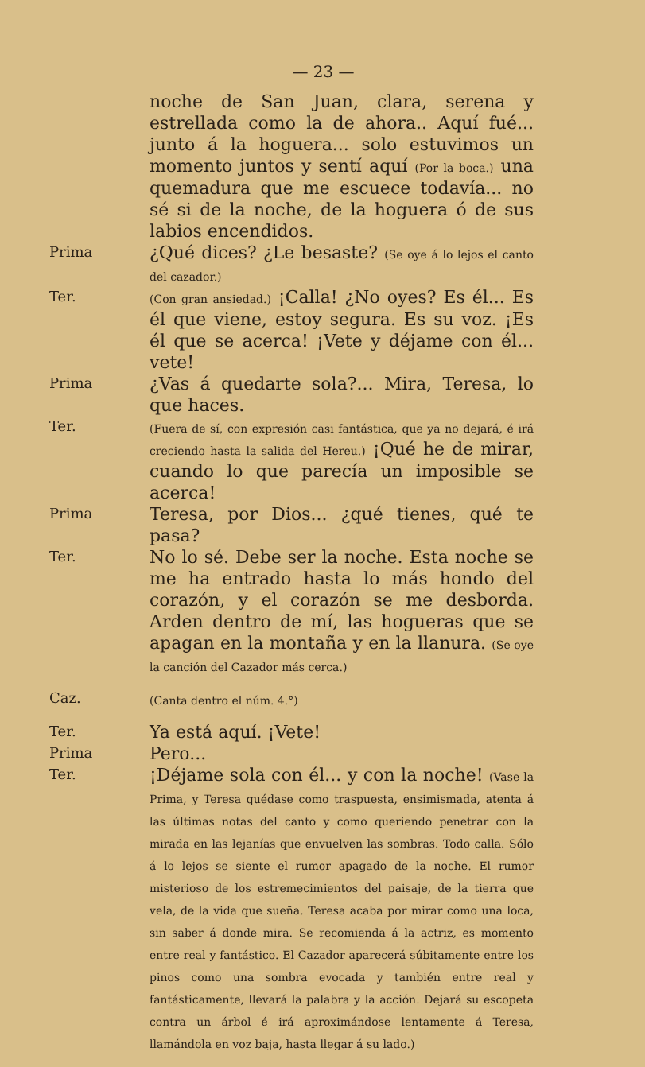— 23 —
noche de San Juan, clara, serena y estrellada como la de ahora.. Aquí fué... junto á la hoguera... solo estuvimos un momento juntos y sentí aquí (Por la boca.) una quemadura que me escuece todavía... no sé si de la noche, de la hoguera ó de sus labios encendidos.
Prima
¿Qué dices? ¿Le besaste? (Se oye á lo lejos el canto del cazador.)
Ter.
(Con gran ansiedad.) ¡Calla! ¿No oyes? Es él... Es él que viene, estoy segura. Es su voz. ¡Es él que se acerca! ¡Vete y déjame con él... vete!
Prima
¿Vas á quedarte sola?... Mira, Teresa, lo que haces.
Ter.
(Fuera de sí, con expresión casi fantástica, que ya no dejará, é irá creciendo hasta la salida del Hereu.) ¡Qué he de mirar, cuando lo que parecía un imposible se acerca!
Prima
Teresa, por Dios... ¿qué tienes, qué te pasa?
Ter.
No lo sé. Debe ser la noche. Esta noche se me ha entrado hasta lo más hondo del corazón, y el corazón se me desborda. Arden dentro de mí, las hogueras que se apagan en la montaña y en la llanura. (Se oye la canción del Cazador más cerca.)
Caz.
(Canta dentro el núm. 4.°)
Ter.
Ya está aquí. ¡Vete!
Prima
Pero...
Ter.
¡Déjame sola con él... y con la noche! (Vase la Prima, y Teresa quédase como traspuesta, ensimismada, atenta á las últimas notas del canto y como queriendo penetrar con la mirada en las lejanías que envuelven las sombras. Todo calla. Sólo á lo lejos se siente el rumor apagado de la noche. El rumor misterioso de los estremecimientos del paisaje, de la tierra que vela, de la vida que sueña. Teresa acaba por mirar como una loca, sin saber á donde mira. Se recomienda á la actriz, es momento entre real y fantástico. El Cazador aparecerá súbitamente entre los pinos como una sombra evocada y también entre real y fantásticamente, llevará la palabra y la acción. Dejará su escopeta contra un árbol é irá aproximándose lentamente á Teresa, llamándola en voz baja, hasta llegar á su lado.)